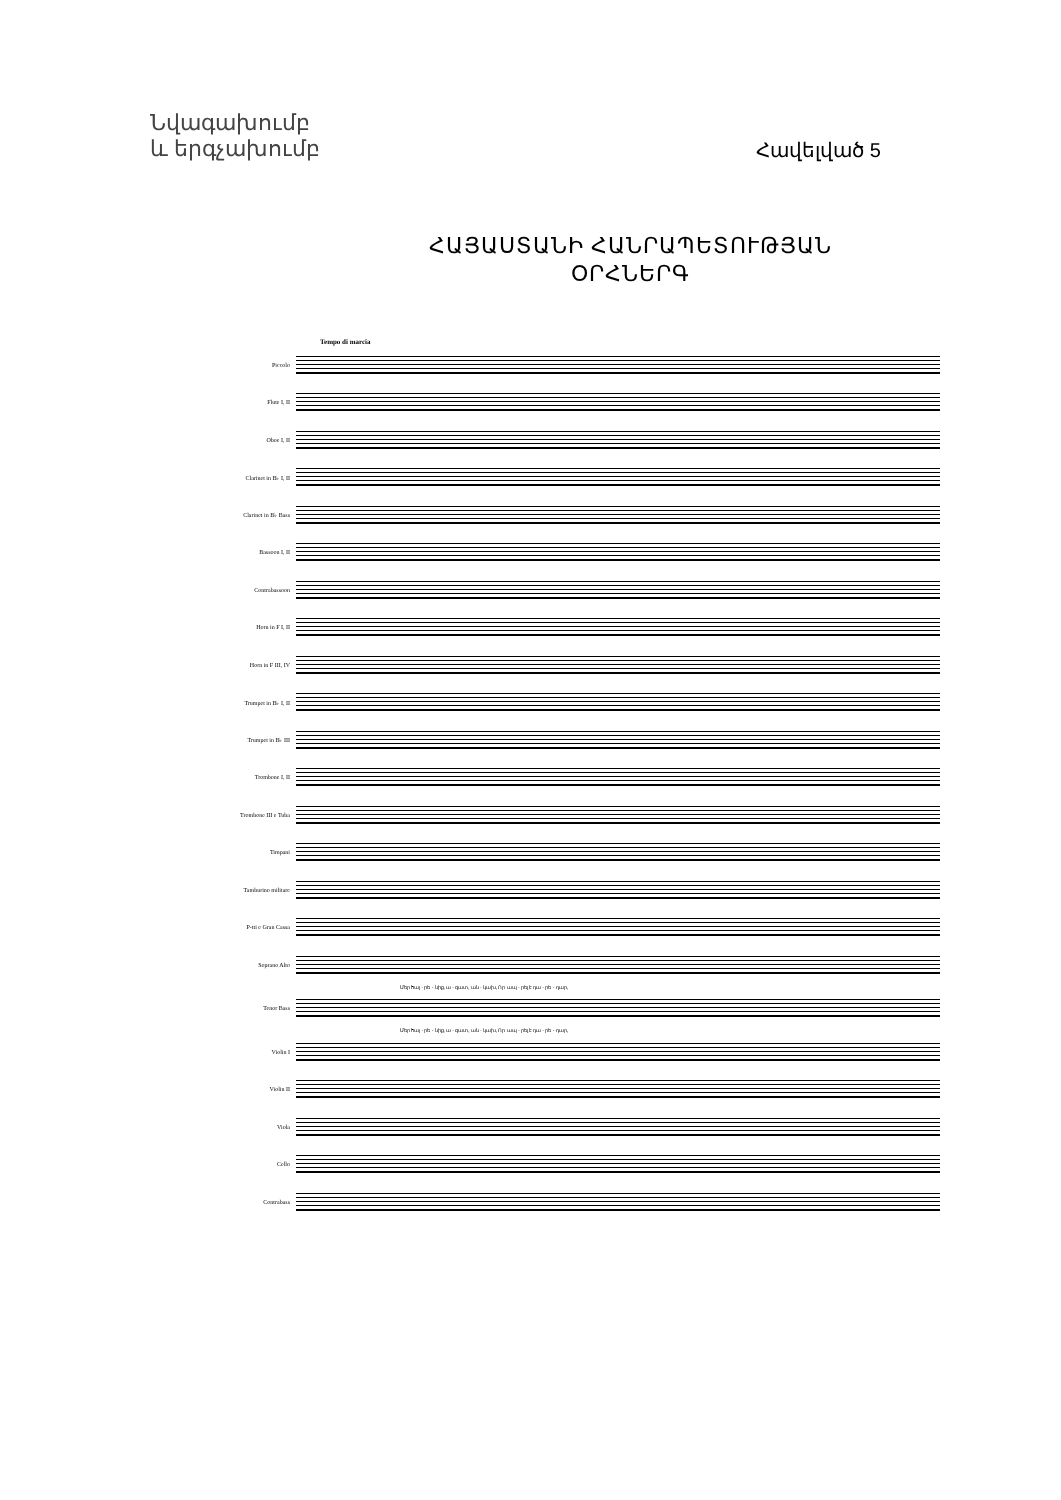Նվագախումբ
և երգչախումբ
Հավելված 5
ՀԱՅԱՍՏԱՆԻ ՀԱՆՐԱՊԵՏՈՒԹՅԱՆ
ՕՐՀՆԵՐԳ
Tempo di marcia
Piccolo
Flute I, II
Oboe I, II
Clarinet in B♭ I, II
Clarinet in B♭ Bass
Bassoon I, II
Contrabassoon
Horn in F I, II
Horn in F III, IV
Trumpet in B♭ I, II
Trumpet in B♭ III
Trombone I, II
Trombone III e Tuba
Timpani
Tamburino militare
P-tti e Gran Cassa
Soprano Alto
Մեր հայ - րե - նիք, ա - զատ, ան - կախ, Որ ապ - րել է դա - րե - դար,
Tenor Bass
Մեր հայ - րե - նիք, ա - զատ, ան - կախ, Որ ապ - րել է դա - րե - դար,
Violin I
Violin II
Viola
Cello
Contrabass